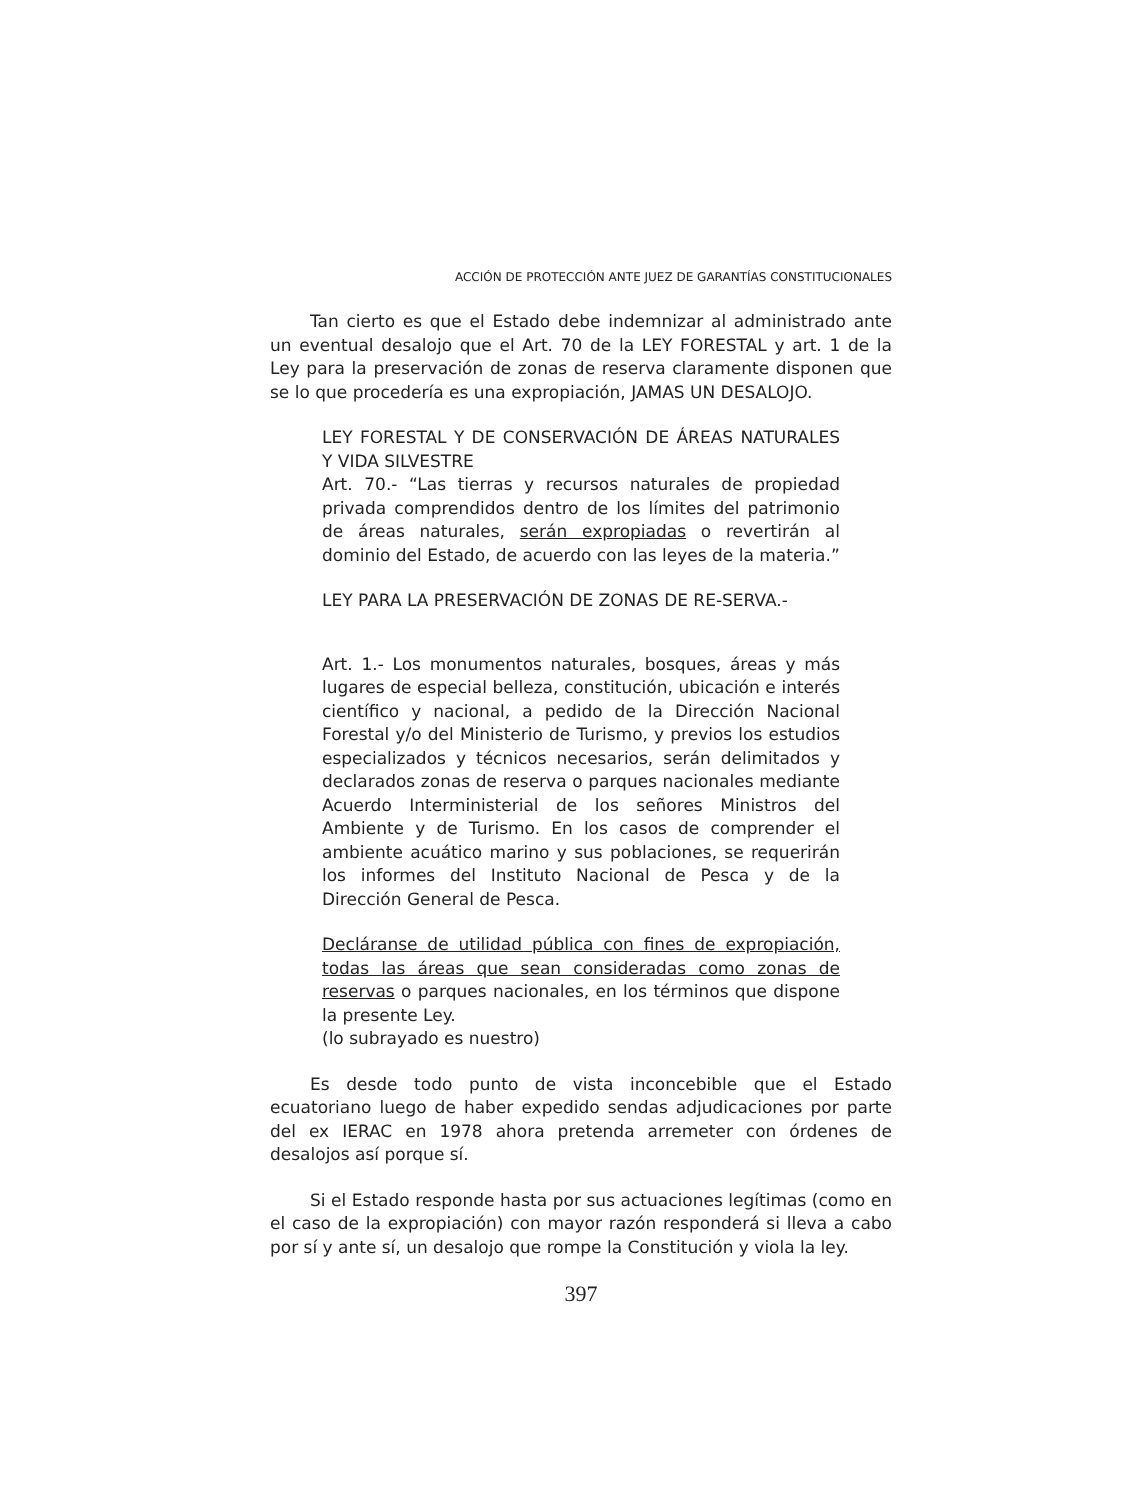ACCIÓN DE PROTECCIÓN ANTE JUEZ DE GARANTÍAS CONSTITUCIONALES
Tan cierto es que el Estado debe indemnizar al administrado ante un eventual desalojo que el Art. 70 de la LEY FORESTAL y art. 1 de la Ley para la preservación de zonas de reserva claramente disponen que se lo que procedería es una expropiación, JAMAS UN DESALOJO.
LEY FORESTAL Y DE CONSERVACIÓN DE ÁREAS NATURALES Y VIDA SILVESTRE
Art. 70.- “Las tierras y recursos naturales de propiedad privada comprendidos dentro de los límites del patrimonio de áreas naturales, serán expropiadas o revertirán al dominio del Estado, de acuerdo con las leyes de la materia.”
LEY PARA LA PRESERVACIÓN DE ZONAS DE RE-SERVA.-
Art. 1.- Los monumentos naturales, bosques, áreas y más lugares de especial belleza, constitución, ubicación e interés científico y nacional, a pedido de la Dirección Nacional Forestal y/o del Ministerio de Turismo, y previos los estudios especializados y técnicos necesarios, serán delimitados y declarados zonas de reserva o parques nacionales mediante Acuerdo Interministerial de los señores Ministros del Ambiente y de Turismo. En los casos de comprender el ambiente acuático marino y sus poblaciones, se requerirán los informes del Instituto Nacional de Pesca y de la Dirección General de Pesca.
Decláranse de utilidad pública con fines de expropiación, todas las áreas que sean consideradas como zonas de reservas o parques nacionales, en los términos que dispone la presente Ley.
(lo subrayado es nuestro)
Es desde todo punto de vista inconcebible que el Estado ecuatoriano luego de haber expedido sendas adjudicaciones por parte del ex IERAC en 1978 ahora pretenda arremeter con órdenes de desalojos así porque sí.
Si el Estado responde hasta por sus actuaciones legítimas (como en el caso de la expropiación) con mayor razón responderá si lleva a cabo por sí y ante sí, un desalojo que rompe la Constitución y viola la ley.
397